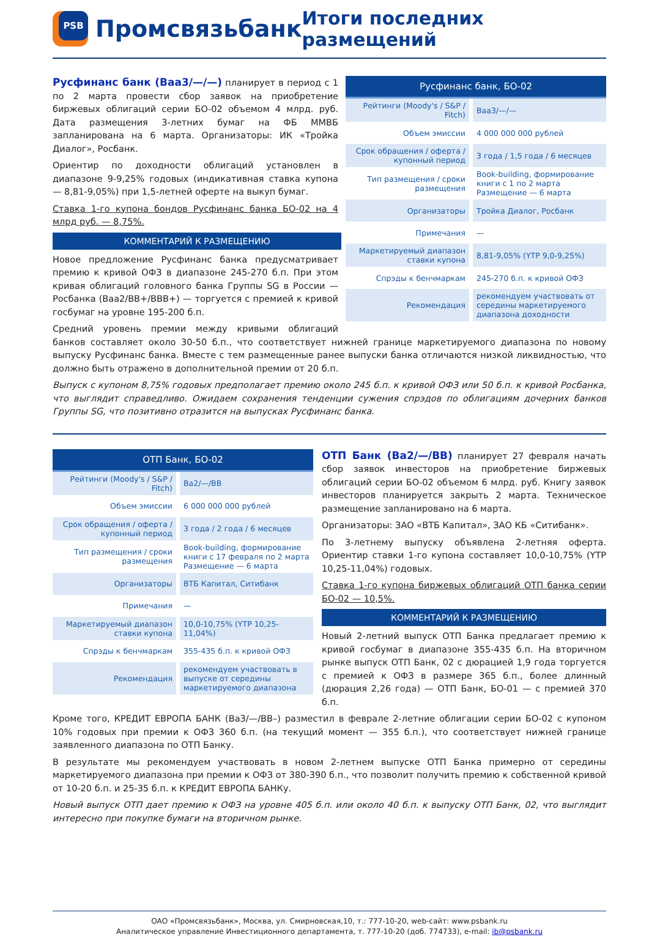PSB
Промсвязьбанк
Итоги последних размещений
| Русфинанс банк, БО-02 | | |
| --- | --- | --- |
| Рейтинги (Moody's / S&P / Fitch) | | Baa3/—/— |
| Объем эмиссии | | 4 000 000 000 рублей |
| Срок обращения / оферта / купонный период | | 3 года / 1,5 года / 6 месяцев |
| Тип размещения / сроки размещения | | Book-building, формирование книги с 1 по 2 марта Размещение — 6 марта |
| Организаторы | | Тройка Диалог, Росбанк |
| Примечания | | — |
| Маркетируемый диапазон ставки купона | | 8,81-9,05% (YTP 9,0-9,25%) |
| Спрэды к бенчмаркам | | 245-270 б.п. к кривой ОФЗ |
| Рекомендация | | рекомендуем участвовать от середины маркетируемого диапазона доходности |
Русфинанс банк (Baa3/—/—) планирует в период с 1 по 2 марта провести сбор заявок на приобретение биржевых облигаций серии БО-02 объемом 4 млрд. руб. Дата размещения 3-летних бумаг на ФБ ММВБ запланирована на 6 марта. Организаторы: ИК «Тройка Диалог», Росбанк.
Ориентир по доходности облигаций установлен в диапазоне 9-9,25% годовых (индикативная ставка купона — 8,81-9,05%) при 1,5-летней оферте на выкуп бумаг.
Ставка 1-го купона бондов Русфинанс банка БО-02 на 4 млрд руб. — 8,75%.
КОММЕНТАРИЙ К РАЗМЕЩЕНИЮ
Новое предложение Русфинанс банка предусматривает премию к кривой ОФЗ в диапазоне 245-270 б.п. При этом кривая облигаций головного банка Группы SG в России — Росбанка (Baa2/BB+/BBB+) — торгуется с премией к кривой госбумаг на уровне 195-200 б.п.
Средний уровень премии между кривыми облигаций банков составляет около 30-50 б.п., что соответствует нижней границе маркетируемого диапазона по новому выпуску Русфинанс банка. Вместе с тем размещенные ранее выпуски банка отличаются низкой ликвидностью, что должно быть отражено в дополнительной премии от 20 б.п.
Выпуск с купоном 8,75% годовых предполагает премию около 245 б.п. к кривой ОФЗ или 50 б.п. к кривой Росбанка, что выглядит справедливо. Ожидаем сохранения тенденции сужения спрэдов по облигациям дочерних банков Группы SG, что позитивно отразится на выпусках Русфинанс банка.
| ОТП Банк, БО-02 | | |
| --- | --- | --- |
| Рейтинги (Moody's / S&P / Fitch) | | Ba2/—/BB |
| Объем эмиссии | | 6 000 000 000 рублей |
| Срок обращения / оферта / купонный период | | 3 года / 2 года / 6 месяцев |
| Тип размещения / сроки размещения | | Book-building, формирование книги с 17 февраля по 2 марта Размещение — 6 марта |
| Организаторы | | ВТБ Капитал, Ситибанк |
| Примечания | | — |
| Маркетируемый диапазон ставки купона | | 10,0-10,75% (YTP 10,25-11,04%) |
| Спрэды к бенчмаркам | | 355-435 б.п. к кривой ОФЗ |
| Рекомендация | | рекомендуем участвовать в выпуске от середины маркетируемого диапазона |
ОТП Банк (Ba2/—/BB) планирует 27 февраля начать сбор заявок инвесторов на приобретение биржевых облигаций серии БО-02 объемом 6 млрд. руб. Книгу заявок инвесторов планируется закрыть 2 марта. Техническое размещение запланировано на 6 марта.
Организаторы: ЗАО «ВТБ Капитал», ЗАО КБ «Ситибанк».
По 3-летнему выпуску объявлена 2-летняя оферта. Ориентир ставки 1-го купона составляет 10,0-10,75% (YTP 10,25-11,04%) годовых.
Ставка 1-го купона биржевых облигаций ОТП банка серии БО-02 — 10,5%.
КОММЕНТАРИЙ К РАЗМЕЩЕНИЮ
Новый 2-летний выпуск ОТП Банка предлагает премию к кривой госбумаг в диапазоне 355-435 б.п. На вторичном рынке выпуск ОТП Банк, 02 с дюрацией 1,9 года торгуется с премией к ОФЗ в размере 365 б.п., более длинный (дюрация 2,26 года) — ОТП Банк, БО-01 — с премией 370 б.п.
Кроме того, КРЕДИТ ЕВРОПА БАНК (Ba3/—/BB–) разместил в феврале 2-летние облигации серии БО-02 с купоном 10% годовых при премии к ОФЗ 360 б.п. (на текущий момент — 355 б.п.), что соответствует нижней границе заявленного диапазона по ОТП Банку.
В результате мы рекомендуем участвовать в новом 2-летнем выпуске ОТП Банка примерно от середины маркетируемого диапазона при премии к ОФЗ от 380-390 б.п., что позволит получить премию к собственной кривой от 10-20 б.п. и 25-35 б.п. к КРЕДИТ ЕВРОПА БАНКу.
Новый выпуск ОТП дает премию к ОФЗ на уровне 405 б.п. или около 40 б.п. к выпуску ОТП Банк, 02, что выглядит интересно при покупке бумаги на вторичном рынке.
ОАО «Промсвязьбанк», Москва, ул. Смирновская,10, т.: 777-10-20, web-сайт: www.psbank.ru
Аналитическое управление Инвестиционного департамента, т. 777-10-20 (доб. 774733), e-mail: ib@psbank.ru